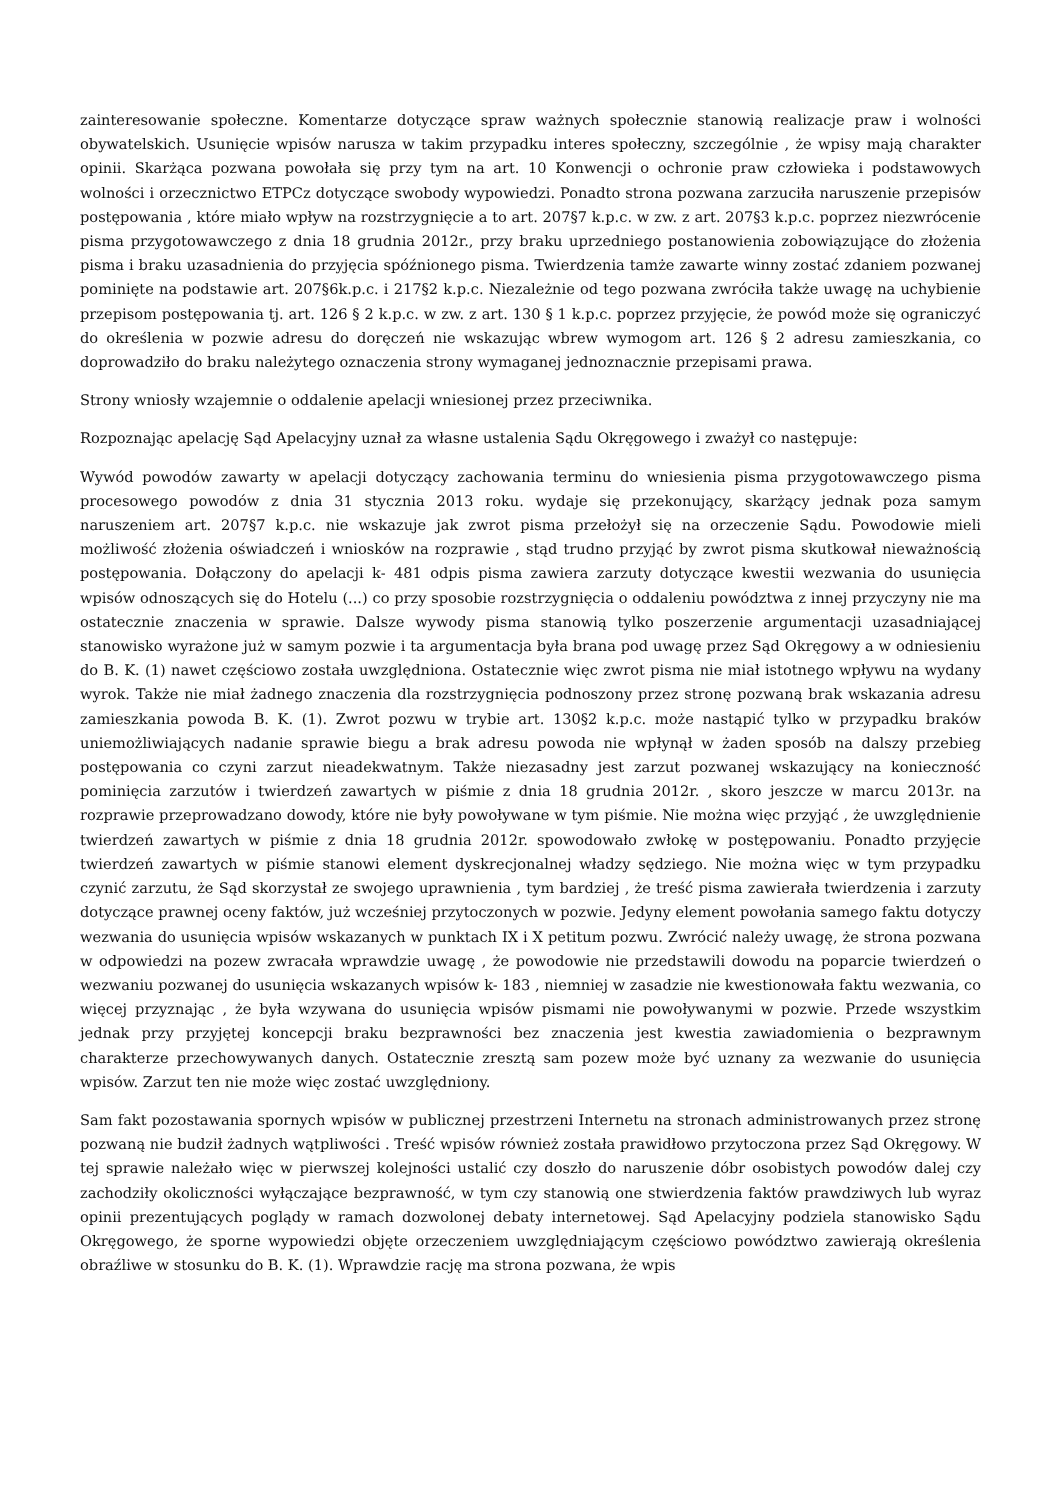zainteresowanie społeczne. Komentarze dotyczące spraw ważnych społecznie stanowią realizacje praw i wolności obywatelskich. Usunięcie wpisów narusza w takim przypadku interes społeczny, szczególnie , że wpisy mają charakter opinii. Skarżąca pozwana powołała się przy tym na art. 10 Konwencji o ochronie praw człowieka i podstawowych wolności i orzecznictwo ETPCz dotyczące swobody wypowiedzi. Ponadto strona pozwana zarzuciła naruszenie przepisów postępowania , które miało wpływ na rozstrzygnięcie a to art. 207§7 k.p.c. w zw. z art. 207§3 k.p.c. poprzez niezwrócenie pisma przygotowawczego z dnia 18 grudnia 2012r., przy braku uprzedniego postanowienia zobowiązujące do złożenia pisma i braku uzasadnienia do przyjęcia spóźnionego pisma. Twierdzenia tamże zawarte winny zostać zdaniem pozwanej pominięte na podstawie art. 207§6k.p.c. i 217§2 k.p.c. Niezależnie od tego pozwana zwróciła także uwagę na uchybienie przepisom postępowania tj. art. 126 § 2 k.p.c. w zw. z art. 130 § 1 k.p.c. poprzez przyjęcie, że powód może się ograniczyć do określenia w pozwie adresu do doręczeń nie wskazując wbrew wymogom art. 126 § 2 adresu zamieszkania, co doprowadziło do braku należytego oznaczenia strony wymaganej jednoznacznie przepisami prawa.
Strony wniosły wzajemnie o oddalenie apelacji wniesionej przez przeciwnika.
Rozpoznając apelację Sąd Apelacyjny uznał za własne ustalenia Sądu Okręgowego i zważył co następuje:
Wywód powodów zawarty w apelacji dotyczący zachowania terminu do wniesienia pisma przygotowawczego pisma procesowego powodów z dnia 31 stycznia 2013 roku. wydaje się przekonujący, skarżący jednak poza samym naruszeniem art. 207§7 k.p.c. nie wskazuje jak zwrot pisma przełożył się na orzeczenie Sądu. Powodowie mieli możliwość złożenia oświadczeń i wniosków na rozprawie , stąd trudno przyjąć by zwrot pisma skutkował nieważnością postępowania. Dołączony do apelacji k- 481 odpis pisma zawiera zarzuty dotyczące kwestii wezwania do usunięcia wpisów odnoszących się do Hotelu (...) co przy sposobie rozstrzygnięcia o oddaleniu powództwa z innej przyczyny nie ma ostatecznie znaczenia w sprawie. Dalsze wywody pisma stanowią tylko poszerzenie argumentacji uzasadniającej stanowisko wyrażone już w samym pozwie i ta argumentacja była brana pod uwagę przez Sąd Okręgowy a w odniesieniu do B. K. (1) nawet częściowo została uwzględniona. Ostatecznie więc zwrot pisma nie miał istotnego wpływu na wydany wyrok. Także nie miał żadnego znaczenia dla rozstrzygnięcia podnoszony przez stronę pozwaną brak wskazania adresu zamieszkania powoda B. K. (1). Zwrot pozwu w trybie art. 130§2 k.p.c. może nastąpić tylko w przypadku braków uniemożliwiających nadanie sprawie biegu a brak adresu powoda nie wpłynął w żaden sposób na dalszy przebieg postępowania co czyni zarzut nieadekwatnym. Także niezasadny jest zarzut pozwanej wskazujący na konieczność pominięcia zarzutów i twierdzeń zawartych w piśmie z dnia 18 grudnia 2012r. , skoro jeszcze w marcu 2013r. na rozprawie przeprowadzano dowody, które nie były powoływane w tym piśmie. Nie można więc przyjąć , że uwzględnienie twierdzeń zawartych w piśmie z dnia 18 grudnia 2012r. spowodowało zwłokę w postępowaniu. Ponadto przyjęcie twierdzeń zawartych w piśmie stanowi element dyskrecjonalnej władzy sędziego. Nie można więc w tym przypadku czynić zarzutu, że Sąd skorzystał ze swojego uprawnienia , tym bardziej , że treść pisma zawierała twierdzenia i zarzuty dotyczące prawnej oceny faktów, już wcześniej przytoczonych w pozwie. Jedyny element powołania samego faktu dotyczy wezwania do usunięcia wpisów wskazanych w punktach IX i X petitum pozwu. Zwrócić należy uwagę, że strona pozwana w odpowiedzi na pozew zwracała wprawdzie uwagę , że powodowie nie przedstawili dowodu na poparcie twierdzeń o wezwaniu pozwanej do usunięcia wskazanych wpisów k- 183 , niemniej w zasadzie nie kwestionowała faktu wezwania, co więcej przyznając , że była wzywana do usunięcia wpisów pismami nie powoływanymi w pozwie. Przede wszystkim jednak przy przyjętej koncepcji braku bezprawności bez znaczenia jest kwestia zawiadomienia o bezprawnym charakterze przechowywanych danych. Ostatecznie zresztą sam pozew może być uznany za wezwanie do usunięcia wpisów. Zarzut ten nie może więc zostać uwzględniony.
Sam fakt pozostawania spornych wpisów w publicznej przestrzeni Internetu na stronach administrowanych przez stronę pozwaną nie budził żadnych wątpliwości . Treść wpisów również została prawidłowo przytoczona przez Sąd Okręgowy. W tej sprawie należało więc w pierwszej kolejności ustalić czy doszło do naruszenie dóbr osobistych powodów dalej czy zachodziły okoliczności wyłączające bezprawność, w tym czy stanowią one stwierdzenia faktów prawdziwych lub wyraz opinii prezentujących poglądy w ramach dozwolonej debaty internetowej. Sąd Apelacyjny podziela stanowisko Sądu Okręgowego, że sporne wypowiedzi objęte orzeczeniem uwzględniającym częściowo powództwo zawierają określenia obraźliwe w stosunku do B. K. (1). Wprawdzie rację ma strona pozwana, że wpis